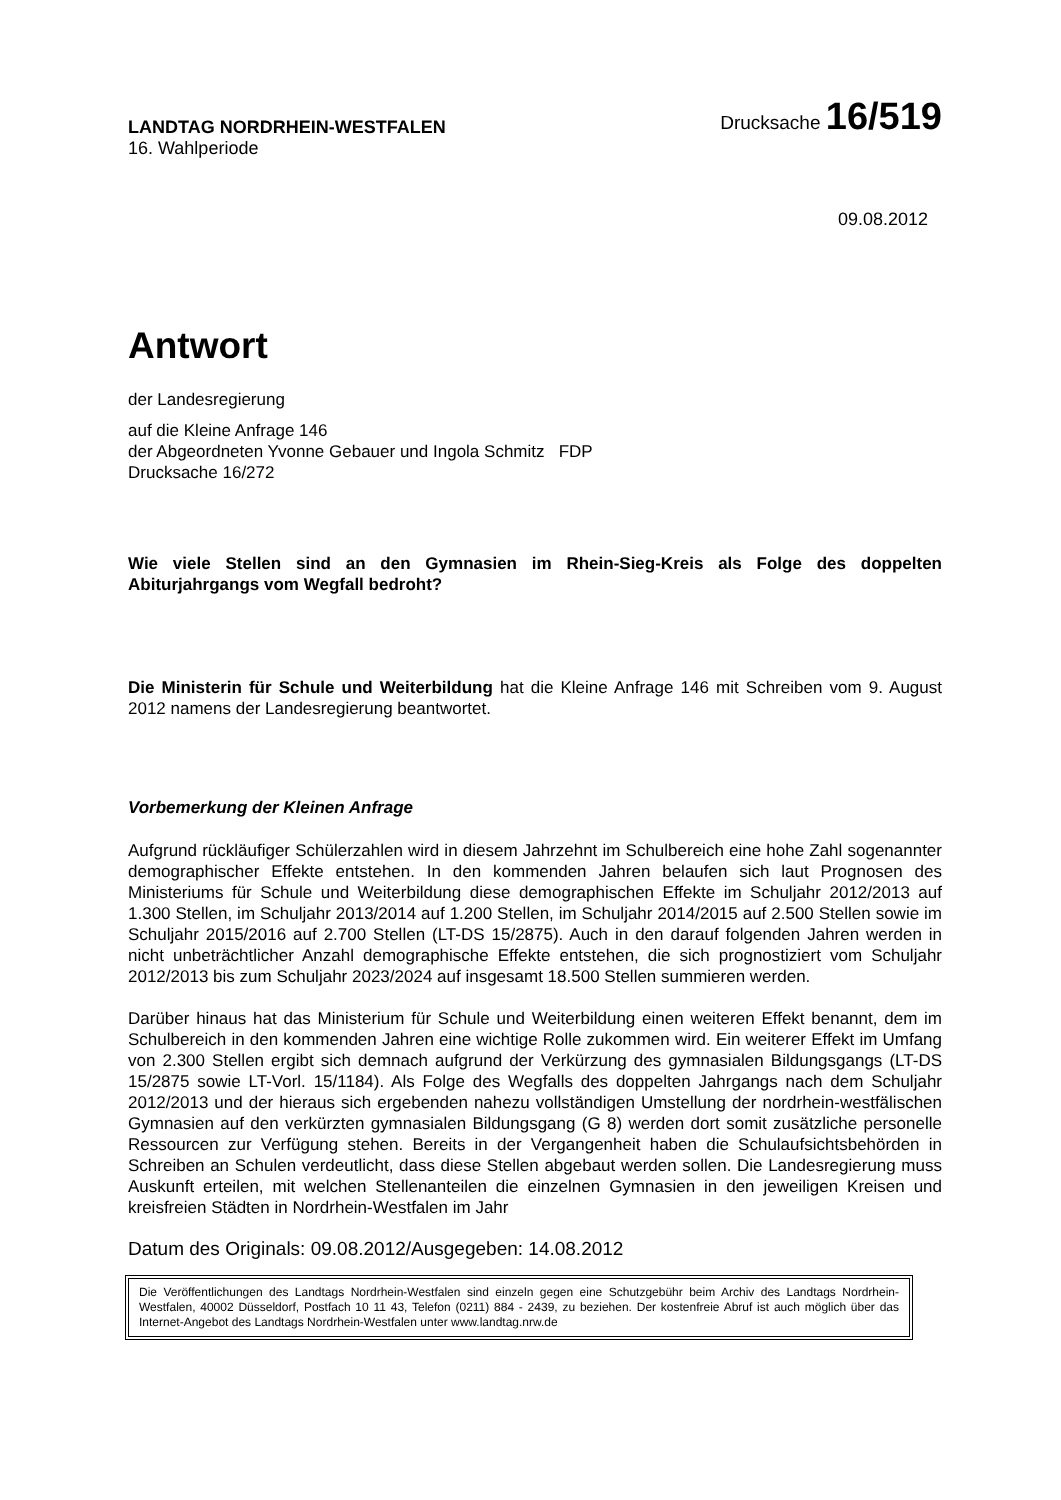LANDTAG NORDRHEIN-WESTFALEN
Drucksache 16/519
16. Wahlperiode
09.08.2012
Antwort
der Landesregierung
auf die Kleine Anfrage 146
der Abgeordneten Yvonne Gebauer und Ingola Schmitz FDP
Drucksache 16/272
Wie viele Stellen sind an den Gymnasien im Rhein-Sieg-Kreis als Folge des doppelten Abiturjahrgangs vom Wegfall bedroht?
Die Ministerin für Schule und Weiterbildung hat die Kleine Anfrage 146 mit Schreiben vom 9. August 2012 namens der Landesregierung beantwortet.
Vorbemerkung der Kleinen Anfrage
Aufgrund rückläufiger Schülerzahlen wird in diesem Jahrzehnt im Schulbereich eine hohe Zahl sogenannter demographischer Effekte entstehen. In den kommenden Jahren belaufen sich laut Prognosen des Ministeriums für Schule und Weiterbildung diese demographischen Effekte im Schuljahr 2012/2013 auf 1.300 Stellen, im Schuljahr 2013/2014 auf 1.200 Stellen, im Schuljahr 2014/2015 auf 2.500 Stellen sowie im Schuljahr 2015/2016 auf 2.700 Stellen (LT-DS 15/2875). Auch in den darauf folgenden Jahren werden in nicht unbeträchtlicher Anzahl demographische Effekte entstehen, die sich prognostiziert vom Schuljahr 2012/2013 bis zum Schuljahr 2023/2024 auf insgesamt 18.500 Stellen summieren werden.
Darüber hinaus hat das Ministerium für Schule und Weiterbildung einen weiteren Effekt benannt, dem im Schulbereich in den kommenden Jahren eine wichtige Rolle zukommen wird. Ein weiterer Effekt im Umfang von 2.300 Stellen ergibt sich demnach aufgrund der Verkürzung des gymnasialen Bildungsgangs (LT-DS 15/2875 sowie LT-Vorl. 15/1184). Als Folge des Wegfalls des doppelten Jahrgangs nach dem Schuljahr 2012/2013 und der hieraus sich ergebenden nahezu vollständigen Umstellung der nordrhein-westfälischen Gymnasien auf den verkürzten gymnasialen Bildungsgang (G 8) werden dort somit zusätzliche personelle Ressourcen zur Verfügung stehen. Bereits in der Vergangenheit haben die Schulaufsichtsbehörden in Schreiben an Schulen verdeutlicht, dass diese Stellen abgebaut werden sollen. Die Landesregierung muss Auskunft erteilen, mit welchen Stellenanteilen die einzelnen Gymnasien in den jeweiligen Kreisen und kreisfreien Städten in Nordrhein-Westfalen im Jahr
Datum des Originals: 09.08.2012/Ausgegeben: 14.08.2012
Die Veröffentlichungen des Landtags Nordrhein-Westfalen sind einzeln gegen eine Schutzgebühr beim Archiv des Landtags Nordrhein-Westfalen, 40002 Düsseldorf, Postfach 10 11 43, Telefon (0211) 884 - 2439, zu beziehen. Der kostenfreie Abruf ist auch möglich über das Internet-Angebot des Landtags Nordrhein-Westfalen unter www.landtag.nrw.de